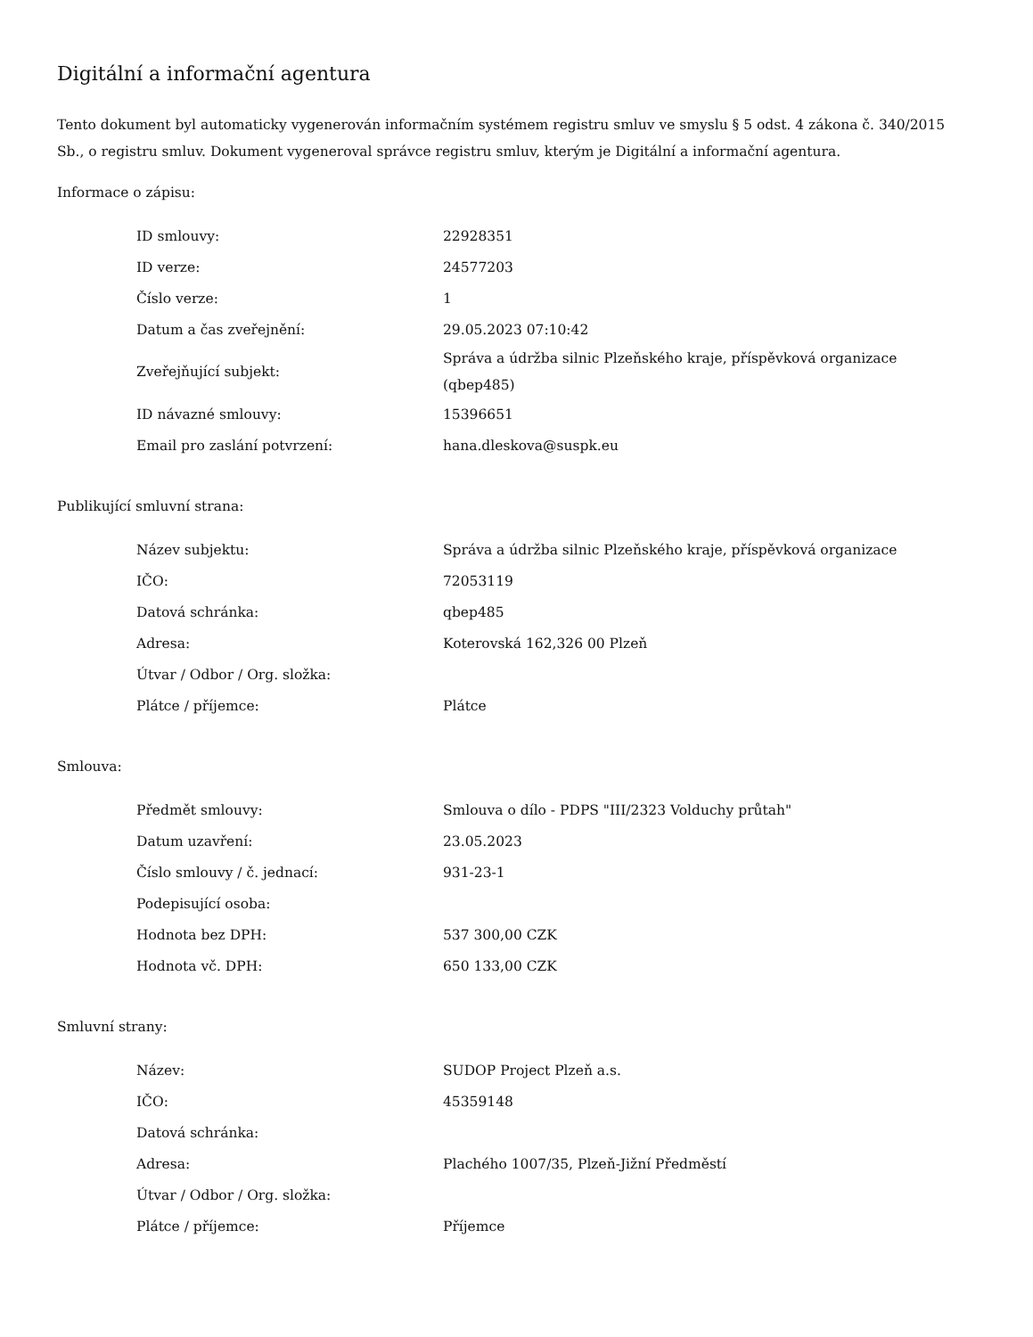Digitální a informační agentura
Tento dokument byl automaticky vygenerován informačním systémem registru smluv ve smyslu § 5 odst. 4 zákona č. 340/2015 Sb., o registru smluv. Dokument vygeneroval správce registru smluv, kterým je Digitální a informační agentura.
Informace o zápisu:
| ID smlouvy: | 22928351 |
| ID verze: | 24577203 |
| Číslo verze: | 1 |
| Datum a čas zveřejnění: | 29.05.2023 07:10:42 |
| Zveřejňující subjekt: | Správa a údržba silnic Plzeňského kraje, příspěvková organizace (qbep485) |
| ID návazné smlouvy: | 15396651 |
| Email pro zaslání potvrzení: | hana.dleskova@suspk.eu |
Publikující smluvní strana:
| Název subjektu: | Správa a údržba silnic Plzeňského kraje, příspěvková organizace |
| IČO: | 72053119 |
| Datová schránka: | qbep485 |
| Adresa: | Koterovská 162,326 00 Plzeň |
| Útvar / Odbor / Org. složka: | |
| Plátce / příjemce: | Plátce |
Smlouva:
| Předmět smlouvy: | Smlouva o dílo - PDPS "III/2323 Volduchy průtah" |
| Datum uzavření: | 23.05.2023 |
| Číslo smlouvy / č. jednací: | 931-23-1 |
| Podepisující osoba: | |
| Hodnota bez DPH: | 537 300,00 CZK |
| Hodnota vč. DPH: | 650 133,00 CZK |
Smluvní strany:
| Název: | SUDOP Project Plzeň a.s. |
| IČO: | 45359148 |
| Datová schránka: | |
| Adresa: | Plachého 1007/35, Plzeň-Jižní Předměstí |
| Útvar / Odbor / Org. složka: | |
| Plátce / příjemce: | Příjemce |